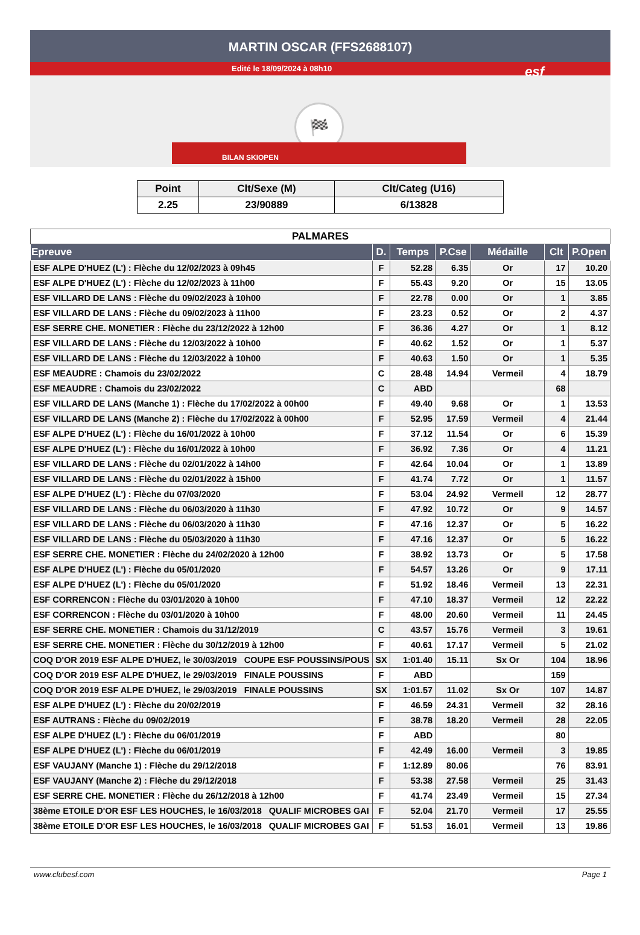MARTIN OSCAR (FFS2688107)
Edité le 18/09/2024 à 08h10
esf
🏁
BILAN SKIOPEN
| Point | Clt/Sexe (M) | Clt/Categ (U16) |
| --- | --- | --- |
| 2.25 | 23/90889 | 6/13828 |
| PALMARES | | | | | | |
| Epreuve | D. | Temps | P.Cse | Médaille | Clt | P.Open |
| ESF ALPE D'HUEZ (L') : Flèche du 12/02/2023 à 09h45 | F | 52.28 | 6.35 | Or | 17 | 10.20 |
| ESF ALPE D'HUEZ (L') : Flèche du 12/02/2023 à 11h00 | F | 55.43 | 9.20 | Or | 15 | 13.05 |
| ESF VILLARD DE LANS : Flèche du 09/02/2023 à 10h00 | F | 22.78 | 0.00 | Or | 1 | 3.85 |
| ESF VILLARD DE LANS : Flèche du 09/02/2023 à 11h00 | F | 23.23 | 0.52 | Or | 2 | 4.37 |
| ESF SERRE CHE. MONETIER : Flèche du 23/12/2022 à 12h00 | F | 36.36 | 4.27 | Or | 1 | 8.12 |
| ESF VILLARD DE LANS : Flèche du 12/03/2022 à 10h00 | F | 40.62 | 1.52 | Or | 1 | 5.37 |
| ESF VILLARD DE LANS : Flèche du 12/03/2022 à 10h00 | F | 40.63 | 1.50 | Or | 1 | 5.35 |
| ESF MEAUDRE : Chamois du 23/02/2022 | C | 28.48 | 14.94 | Vermeil | 4 | 18.79 |
| ESF MEAUDRE : Chamois du 23/02/2022 | C | ABD | | | 68 | |
| ESF VILLARD DE LANS (Manche 1) : Flèche du 17/02/2022 à 00h00 | F | 49.40 | 9.68 | Or | 1 | 13.53 |
| ESF VILLARD DE LANS (Manche 2) : Flèche du 17/02/2022 à 00h00 | F | 52.95 | 17.59 | Vermeil | 4 | 21.44 |
| ESF ALPE D'HUEZ (L') : Flèche du 16/01/2022 à 10h00 | F | 37.12 | 11.54 | Or | 6 | 15.39 |
| ESF ALPE D'HUEZ (L') : Flèche du 16/01/2022 à 10h00 | F | 36.92 | 7.36 | Or | 4 | 11.21 |
| ESF VILLARD DE LANS : Flèche du 02/01/2022 à 14h00 | F | 42.64 | 10.04 | Or | 1 | 13.89 |
| ESF VILLARD DE LANS : Flèche du 02/01/2022 à 15h00 | F | 41.74 | 7.72 | Or | 1 | 11.57 |
| ESF ALPE D'HUEZ (L') : Flèche du 07/03/2020 | F | 53.04 | 24.92 | Vermeil | 12 | 28.77 |
| ESF VILLARD DE LANS : Flèche du 06/03/2020 à 11h30 | F | 47.92 | 10.72 | Or | 9 | 14.57 |
| ESF VILLARD DE LANS : Flèche du 06/03/2020 à 11h30 | F | 47.16 | 12.37 | Or | 5 | 16.22 |
| ESF VILLARD DE LANS : Flèche du 05/03/2020 à 11h30 | F | 47.16 | 12.37 | Or | 5 | 16.22 |
| ESF SERRE CHE. MONETIER : Flèche du 24/02/2020 à 12h00 | F | 38.92 | 13.73 | Or | 5 | 17.58 |
| ESF ALPE D'HUEZ (L') : Flèche du 05/01/2020 | F | 54.57 | 13.26 | Or | 9 | 17.11 |
| ESF ALPE D'HUEZ (L') : Flèche du 05/01/2020 | F | 51.92 | 18.46 | Vermeil | 13 | 22.31 |
| ESF CORRENCON : Flèche du 03/01/2020 à 10h00 | F | 47.10 | 18.37 | Vermeil | 12 | 22.22 |
| ESF CORRENCON : Flèche du 03/01/2020 à 10h00 | F | 48.00 | 20.60 | Vermeil | 11 | 24.45 |
| ESF SERRE CHE. MONETIER : Chamois du 31/12/2019 | C | 43.57 | 15.76 | Vermeil | 3 | 19.61 |
| ESF SERRE CHE. MONETIER : Flèche du 30/12/2019 à 12h00 | F | 40.61 | 17.17 | Vermeil | 5 | 21.02 |
| COQ D'OR 2019 ESF ALPE D'HUEZ, le 30/03/2019 COUPE ESF POUSSINS/POUS | SX | 1:01.40 | 15.11 | Sx Or | 104 | 18.96 |
| COQ D'OR 2019 ESF ALPE D'HUEZ, le 29/03/2019 FINALE POUSSINS | F | ABD | | | 159 | |
| COQ D'OR 2019 ESF ALPE D'HUEZ, le 29/03/2019 FINALE POUSSINS | SX | 1:01.57 | 11.02 | Sx Or | 107 | 14.87 |
| ESF ALPE D'HUEZ (L') : Flèche du 20/02/2019 | F | 46.59 | 24.31 | Vermeil | 32 | 28.16 |
| ESF AUTRANS : Flèche du 09/02/2019 | F | 38.78 | 18.20 | Vermeil | 28 | 22.05 |
| ESF ALPE D'HUEZ (L') : Flèche du 06/01/2019 | F | ABD | | | 80 | |
| ESF ALPE D'HUEZ (L') : Flèche du 06/01/2019 | F | 42.49 | 16.00 | Vermeil | 3 | 19.85 |
| ESF VAUJANY (Manche 1) : Flèche du 29/12/2018 | F | 1:12.89 | 80.06 | | 76 | 83.91 |
| ESF VAUJANY (Manche 2) : Flèche du 29/12/2018 | F | 53.38 | 27.58 | Vermeil | 25 | 31.43 |
| ESF SERRE CHE. MONETIER : Flèche du 26/12/2018 à 12h00 | F | 41.74 | 23.49 | Vermeil | 15 | 27.34 |
| 38ème ETOILE D'OR ESF LES HOUCHES, le 16/03/2018 QUALIF MICROBES GAI | F | 52.04 | 21.70 | Vermeil | 17 | 25.55 |
| 38ème ETOILE D'OR ESF LES HOUCHES, le 16/03/2018 QUALIF MICROBES GAI | F | 51.53 | 16.01 | Vermeil | 13 | 19.86 |
www.clubesf.com Page 1